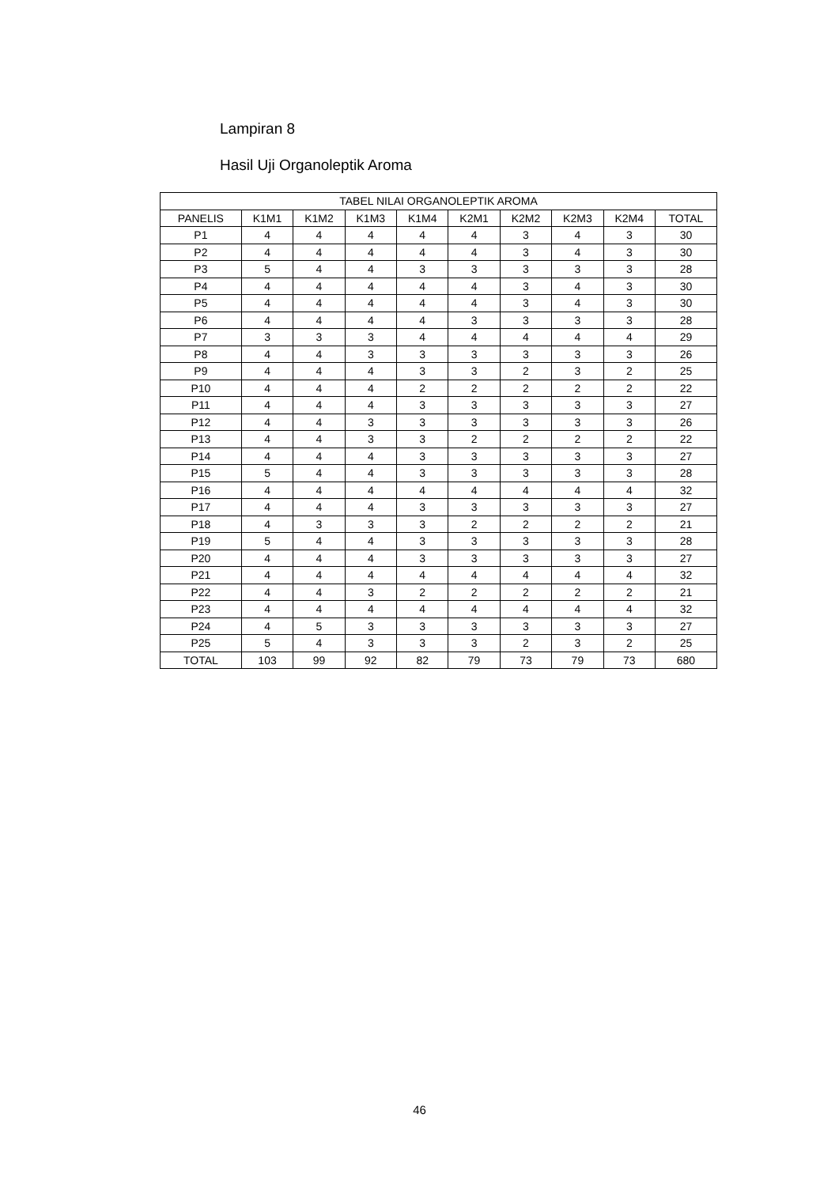Lampiran 8
Hasil Uji Organoleptik Aroma
| TABEL NILAI ORGANOLEPTIK AROMA | | | | | | | | | |
| --- | --- | --- | --- | --- | --- | --- | --- | --- | --- |
| PANELIS | K1M1 | K1M2 | K1M3 | K1M4 | K2M1 | K2M2 | K2M3 | K2M4 | TOTAL |
| P1 | 4 | 4 | 4 | 4 | 4 | 3 | 4 | 3 | 30 |
| P2 | 4 | 4 | 4 | 4 | 4 | 3 | 4 | 3 | 30 |
| P3 | 5 | 4 | 4 | 3 | 3 | 3 | 3 | 3 | 28 |
| P4 | 4 | 4 | 4 | 4 | 4 | 3 | 4 | 3 | 30 |
| P5 | 4 | 4 | 4 | 4 | 4 | 3 | 4 | 3 | 30 |
| P6 | 4 | 4 | 4 | 4 | 3 | 3 | 3 | 3 | 28 |
| P7 | 3 | 3 | 3 | 4 | 4 | 4 | 4 | 4 | 29 |
| P8 | 4 | 4 | 3 | 3 | 3 | 3 | 3 | 3 | 26 |
| P9 | 4 | 4 | 4 | 3 | 3 | 2 | 3 | 2 | 25 |
| P10 | 4 | 4 | 4 | 2 | 2 | 2 | 2 | 2 | 22 |
| P11 | 4 | 4 | 4 | 3 | 3 | 3 | 3 | 3 | 27 |
| P12 | 4 | 4 | 3 | 3 | 3 | 3 | 3 | 3 | 26 |
| P13 | 4 | 4 | 3 | 3 | 2 | 2 | 2 | 2 | 22 |
| P14 | 4 | 4 | 4 | 3 | 3 | 3 | 3 | 3 | 27 |
| P15 | 5 | 4 | 4 | 3 | 3 | 3 | 3 | 3 | 28 |
| P16 | 4 | 4 | 4 | 4 | 4 | 4 | 4 | 4 | 32 |
| P17 | 4 | 4 | 4 | 3 | 3 | 3 | 3 | 3 | 27 |
| P18 | 4 | 3 | 3 | 3 | 2 | 2 | 2 | 2 | 21 |
| P19 | 5 | 4 | 4 | 3 | 3 | 3 | 3 | 3 | 28 |
| P20 | 4 | 4 | 4 | 3 | 3 | 3 | 3 | 3 | 27 |
| P21 | 4 | 4 | 4 | 4 | 4 | 4 | 4 | 4 | 32 |
| P22 | 4 | 4 | 3 | 2 | 2 | 2 | 2 | 2 | 21 |
| P23 | 4 | 4 | 4 | 4 | 4 | 4 | 4 | 4 | 32 |
| P24 | 4 | 5 | 3 | 3 | 3 | 3 | 3 | 3 | 27 |
| P25 | 5 | 4 | 3 | 3 | 3 | 2 | 3 | 2 | 25 |
| TOTAL | 103 | 99 | 92 | 82 | 79 | 73 | 79 | 73 | 680 |
46